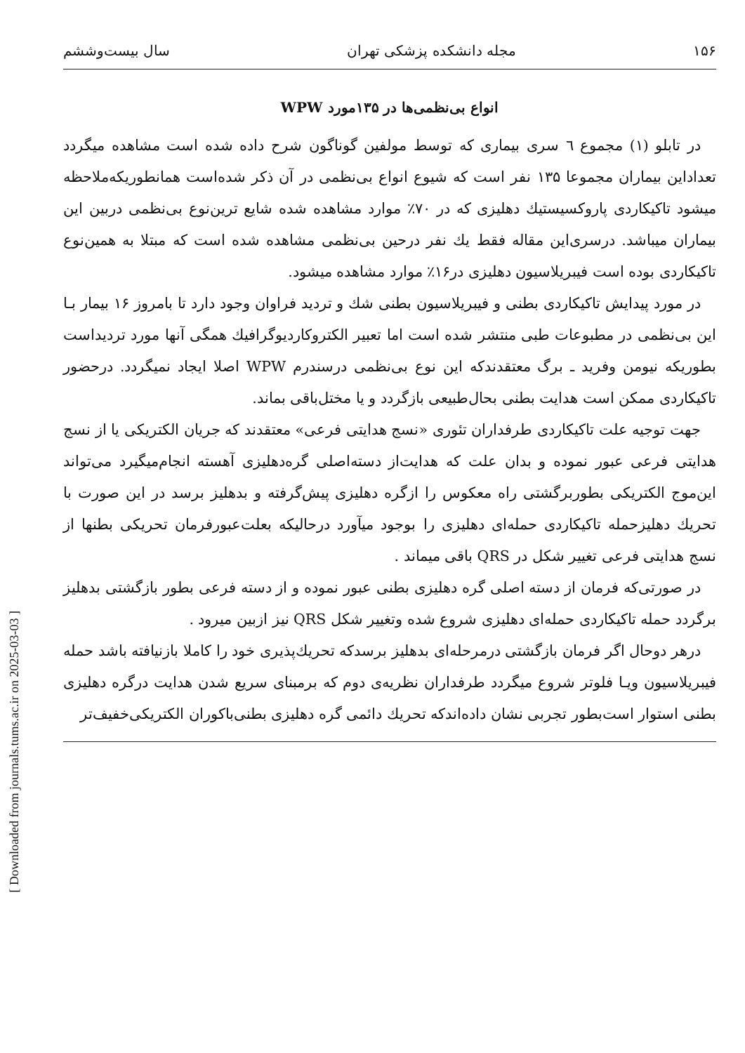[ Downloaded from journals.tums.ac.ir on 2025-03-03 ]
۱۵۶ مجله دانشکده پزشکی تهران سال بیست‌وششم
انواع بی‌نظمی‌ها در ۱۳۵مورد WPW
در تابلو (۱) مجموع ٦ سری بیماری که توسط مولفین گوناگون شرح داده شده است مشاهده میگردد تعداداین بیماران مجموعا ۱۳۵ نفر است که شیوع انواع بی‌نظمی در آن ذکر شده‌است همانطوریکه‌ملاحظه میشود تاکیکاردی پاروکسیستیك دهلیزی که در ۷۰٪ موارد مشاهده شده شایع ترین‌نوع بی‌نظمی دربین این بیماران میباشد. درسری‌این مقاله فقط یك نفر درحین بی‌نظمی مشاهده شده است که مبتلا به همین‌نوع تاکیکاردی بوده است فیبریلاسیون دهلیزی در۱۶٪ موارد مشاهده میشود.
در مورد پیدایش تاکیکاردی بطنی و فیبریلاسیون بطنی شك و تردید فراوان وجود دارد تا بامروز ۱۶ بیمار بـا این بی‌نظمی در مطبوعات طبی منتشر شده است اما تعبیر الکتروکاردیوگرافیك همگی آنها مورد تردیداست بطوریکه نیومن وفرید ـ برگ معتقدندکه این نوع بی‌نظمی درسندرم WPW اصلا ایجاد نمیگردد. درحضور تاکیکاردی ممکن است هدایت بطنی بحال‌طبیعی بازگردد و یا مختل‌باقی بماند.
جهت توجیه علت تاکیکاردی طرفداران تئوری «نسج هدایتی فرعی» معتقدند که جریان الکتریکی یا از نسج هدایتی فرعی عبور نموده و بدان علت که هدایت‌از دسته‌اصلی گره‌دهلیزی آهسته انجام‌میگیرد می‌تواند این‌موج الکتریکی بطوربرگشتی راه معکوس را ازگره دهلیزی پیش‌گرفته و بدهلیز برسد در این صورت با تحریك دهلیزحمله تاکیکاردی حمله‌ای دهلیزی را بوجود میآورد درحالیکه بعلت‌عبورفرمان تحریکی بطنها از نسج هدایتی فرعی تغییر شکل در QRS باقی میماند .
در صورتی‌که فرمان از دسته اصلی گره دهلیزی بطنی عبور نموده و از دسته فرعی بطور بازگشتی بدهلیز برگردد حمله تاکیکاردی حمله‌ای دهلیزی شروع شده وتغییر شکل QRS نیز ازبین میرود .
درهر دوحال اگر فرمان بازگشتی درمرحله‌ای بدهلیز برسدکه تحریك‌پذیری خود را کاملا بازنیافته باشد حمله فیبریلاسیون ویـا فلوتر شروع میگردد طرفداران نظریه‌ی دوم که برمبنای سریع شدن هدایت درگره دهلیزی بطنی استوار است‌بطور تجربی نشان داده‌اندکه تحریك دائمی گره دهلیزی بطنی‌باکوران الکتریکی‌خفیف‌تر